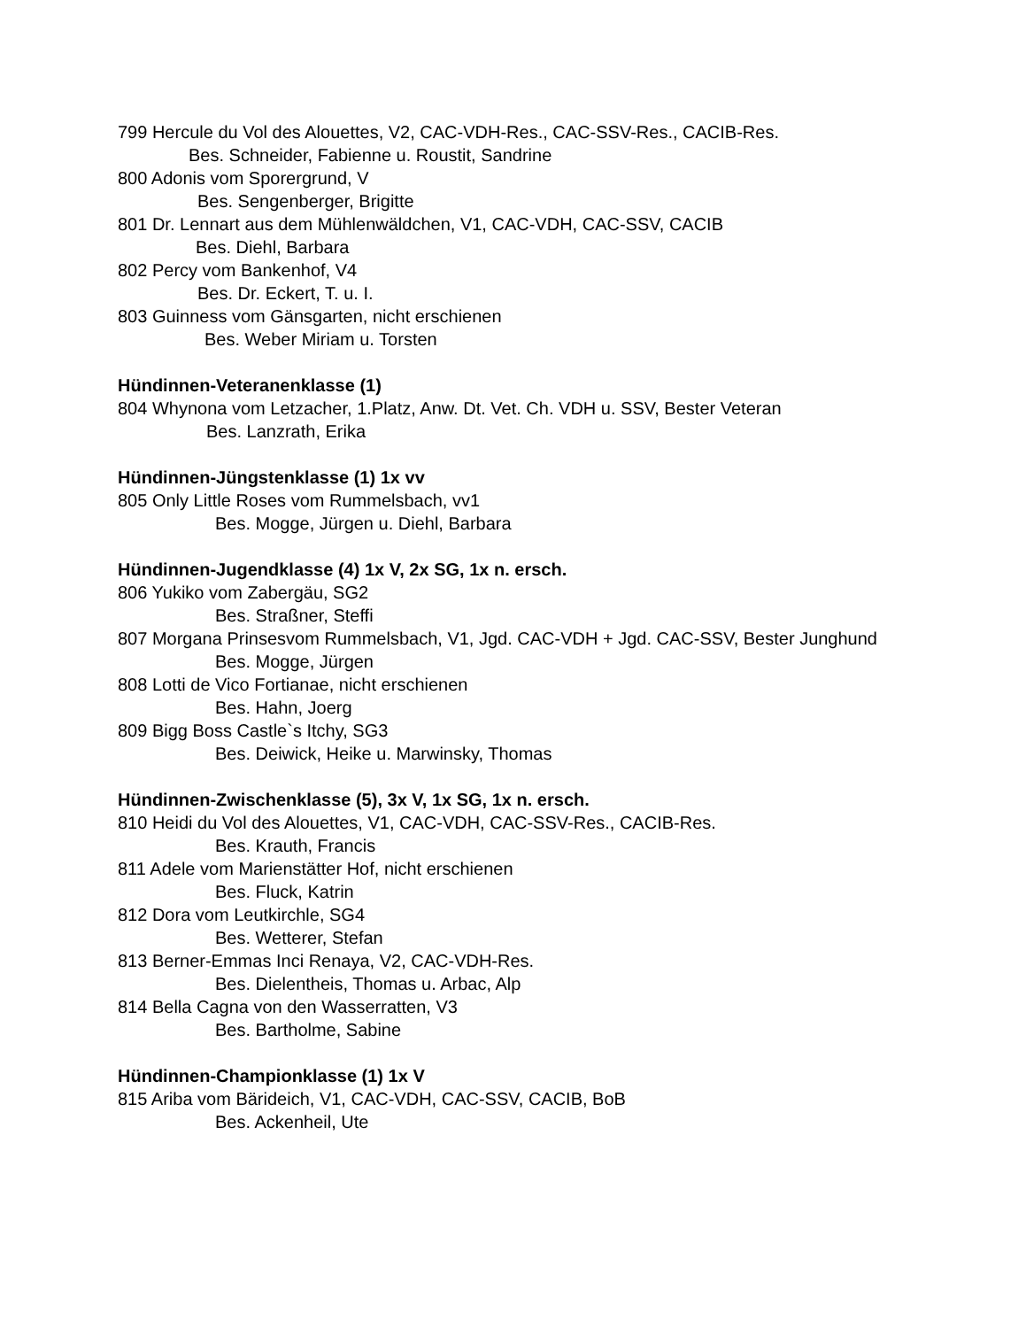799 Hercule du Vol des Alouettes, V2, CAC-VDH-Res., CAC-SSV-Res., CACIB-Res.
Bes. Schneider, Fabienne u. Roustit, Sandrine
800 Adonis vom Sporergrund, V
Bes. Sengenberger, Brigitte
801 Dr. Lennart aus dem Mühlenwäldchen, V1, CAC-VDH, CAC-SSV, CACIB
Bes. Diehl, Barbara
802 Percy vom Bankenhof, V4
Bes. Dr. Eckert, T. u. I.
803 Guinness vom Gänsgarten, nicht erschienen
Bes. Weber Miriam u. Torsten
Hündinnen-Veteranenklasse (1)
804 Whynona vom Letzacher, 1.Platz, Anw. Dt. Vet. Ch. VDH u. SSV, Bester Veteran
Bes. Lanzrath, Erika
Hündinnen-Jüngstenklasse (1) 1x vv
805 Only Little Roses vom Rummelsbach, vv1
Bes. Mogge, Jürgen u. Diehl, Barbara
Hündinnen-Jugendklasse (4) 1x V, 2x SG, 1x n. ersch.
806 Yukiko vom Zabergäu, SG2
Bes. Straßner, Steffi
807 Morgana Prinsesvom Rummelsbach, V1, Jgd. CAC-VDH + Jgd. CAC-SSV, Bester Junghund
Bes. Mogge, Jürgen
808 Lotti de Vico Fortianae, nicht erschienen
Bes. Hahn, Joerg
809 Bigg Boss Castle`s Itchy, SG3
Bes. Deiwick, Heike u. Marwinsky, Thomas
Hündinnen-Zwischenklasse (5), 3x V, 1x SG, 1x n. ersch.
810 Heidi du Vol des Alouettes, V1, CAC-VDH, CAC-SSV-Res., CACIB-Res.
Bes. Krauth, Francis
811 Adele vom Marienstätter Hof, nicht erschienen
Bes. Fluck, Katrin
812 Dora vom Leutkirchle, SG4
Bes. Wetterer, Stefan
813 Berner-Emmas Inci Renaya, V2, CAC-VDH-Res.
Bes. Dielentheis, Thomas u. Arbac, Alp
814 Bella Cagna von den Wasserratten, V3
Bes. Bartholme, Sabine
Hündinnen-Championklasse (1) 1x V
815 Ariba vom Bärideich, V1, CAC-VDH, CAC-SSV, CACIB, BoB
Bes. Ackenheil, Ute